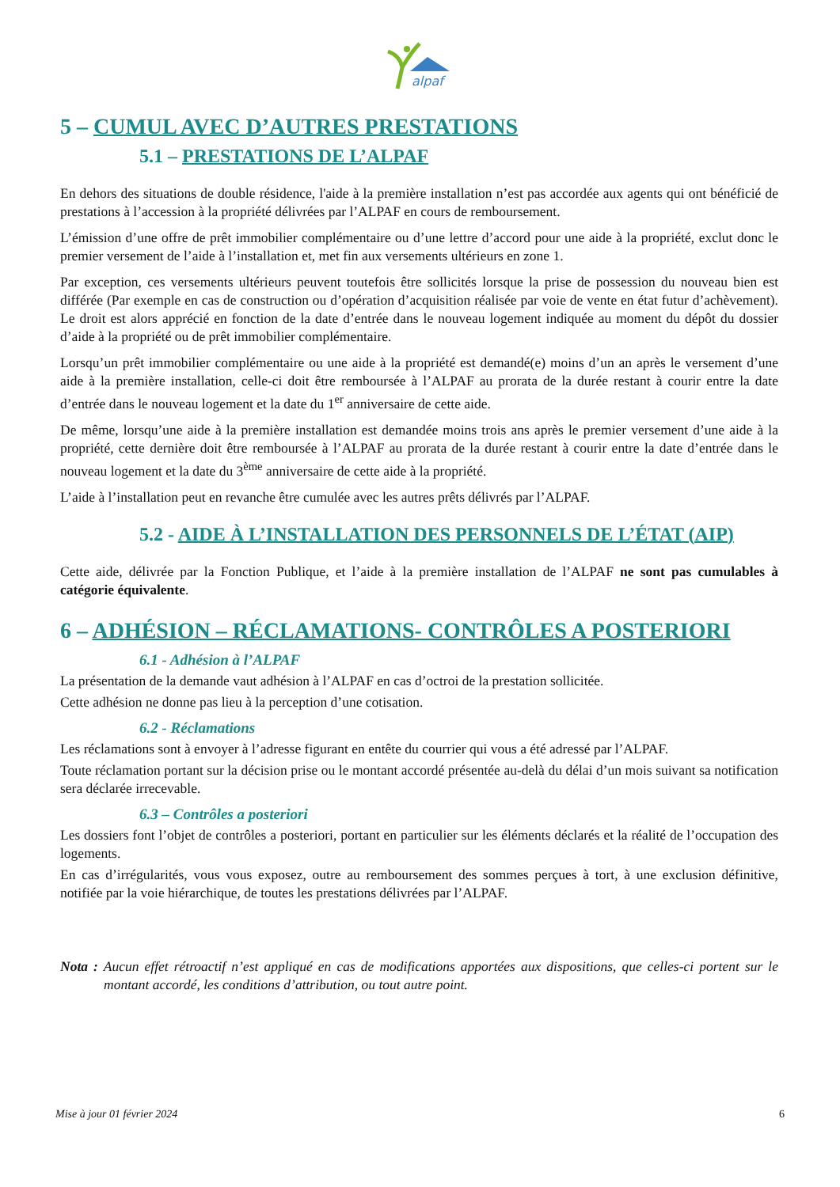alpaf
5 – CUMUL AVEC D’AUTRES PRESTATIONS
5.1 – PRESTATIONS DE L’ALPAF
En dehors des situations de double résidence, l'aide à la première installation n’est pas accordée aux agents qui ont bénéficié de prestations à l’accession à la propriété délivrées par l’ALPAF en cours de remboursement.
L’émission d’une offre de prêt immobilier complémentaire ou d’une lettre d’accord pour une aide à la propriété, exclut donc le premier versement de l’aide à l’installation et, met fin aux versements ultérieurs en zone 1.
Par exception, ces versements ultérieurs peuvent toutefois être sollicités lorsque la prise de possession du nouveau bien est différée (Par exemple en cas de construction ou d’opération d’acquisition réalisée par voie de vente en état futur d’achèvement). Le droit est alors apprécié en fonction de la date d’entrée dans le nouveau logement indiquée au moment du dépôt du dossier d’aide à la propriété ou de prêt immobilier complémentaire.
Lorsqu’un prêt immobilier complémentaire ou une aide à la propriété est demandé(e) moins d’un an après le versement d’une aide à la première installation, celle-ci doit être remboursée à l’ALPAF au prorata de la durée restant à courir entre la date d’entrée dans le nouveau logement et la date du 1<sup>er</sup> anniversaire de cette aide.
De même, lorsqu’une aide à la première installation est demandée moins trois ans après le premier versement d’une aide à la propriété, cette dernière doit être remboursée à l’ALPAF au prorata de la durée restant à courir entre la date d’entrée dans le nouveau logement et la date du 3<sup>ème</sup> anniversaire de cette aide à la propriété.
L’aide à l’installation peut en revanche être cumulée avec les autres prêts délivrés par l’ALPAF.
5.2 - AIDE À L’INSTALLATION DES PERSONNELS DE L’ÉTAT (AIP)
Cette aide, délivrée par la Fonction Publique, et l’aide à la première installation de l’ALPAF ne sont pas cumulables à catégorie équivalente.
6 – ADHÉSION – RÉCLAMATIONS- CONTRÔLES A POSTERIORI
6.1 - Adhésion à l’ALPAF
La présentation de la demande vaut adhésion à l’ALPAF en cas d’octroi de la prestation sollicitée.
Cette adhésion ne donne pas lieu à la perception d’une cotisation.
6.2 - Réclamations
Les réclamations sont à envoyer à l’adresse figurant en entête du courrier qui vous a été adressé par l’ALPAF.
Toute réclamation portant sur la décision prise ou le montant accordé présentée au-delà du délai d’un mois suivant sa notification sera déclarée irrecevable.
6.3 – Contrôles a posteriori
Les dossiers font l’objet de contrôles a posteriori, portant en particulier sur les éléments déclarés et la réalité de l’occupation des logements.
En cas d’irrégularités, vous vous exposez, outre au remboursement des sommes perçues à tort, à une exclusion définitive, notifiée par la voie hiérarchique, de toutes les prestations délivrées par l’ALPAF.
Nota : Aucun effet rétroactif n’est appliqué en cas de modifications apportées aux dispositions, que celles-ci portent sur le montant accordé, les conditions d’attribution, ou tout autre point.
Mise à jour 01 février 2024 6